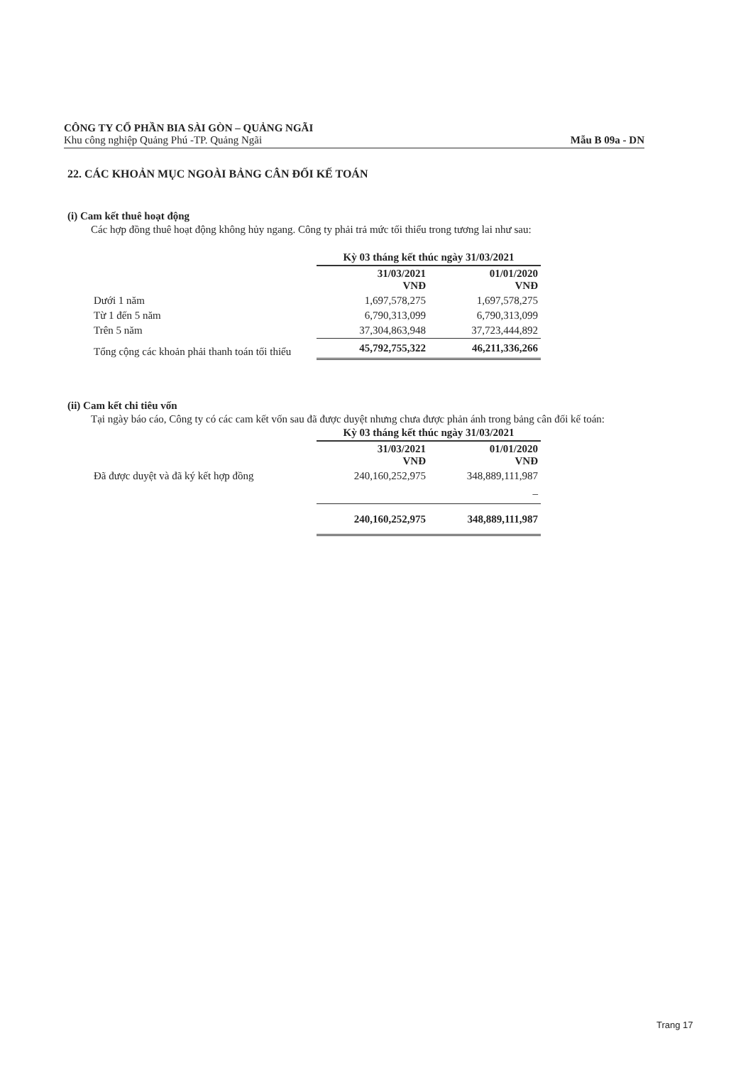CÔNG TY CỔ PHẦN BIA SÀI GÒN – QUẢNG NGÃI
Khu công nghiệp Quảng Phú -TP. Quảng Ngãi Mẫu B 09a - DN
22. CÁC KHOẢN MỤC NGOÀI BẢNG CÂN ĐỐI KẾ TOÁN
(i) Cam kết thuê hoạt động
Các hợp đồng thuê hoạt động không hủy ngang. Công ty phải trả mức tối thiểu trong tương lai như sau:
| | Kỳ 03 tháng kết thúc ngày 31/03/2021 | |
| | 31/03/2021 VNĐ | 01/01/2020 VNĐ |
| Dưới 1 năm | 1,697,578,275 | 1,697,578,275 |
| Từ 1 đến 5 năm | 6,790,313,099 | 6,790,313,099 |
| Trên 5 năm | 37,304,863,948 | 37,723,444,892 |
| Tổng cộng các khoản phải thanh toán tối thiểu | 45,792,755,322 | 46,211,336,266 |
(ii) Cam kết chi tiêu vốn
Tại ngày báo cáo, Công ty có các cam kết vốn sau đã được duyệt nhưng chưa được phản ánh trong bảng cân đối kế toán:
| | Kỳ 03 tháng kết thúc ngày 31/03/2021 | |
| | 31/03/2021 VNĐ | 01/01/2020 VNĐ |
| Đã được duyệt và đã ký kết hợp đồng | 240,160,252,975 | 348,889,111,987 |
| | | – |
| | 240,160,252,975 | 348,889,111,987 |
Trang 17